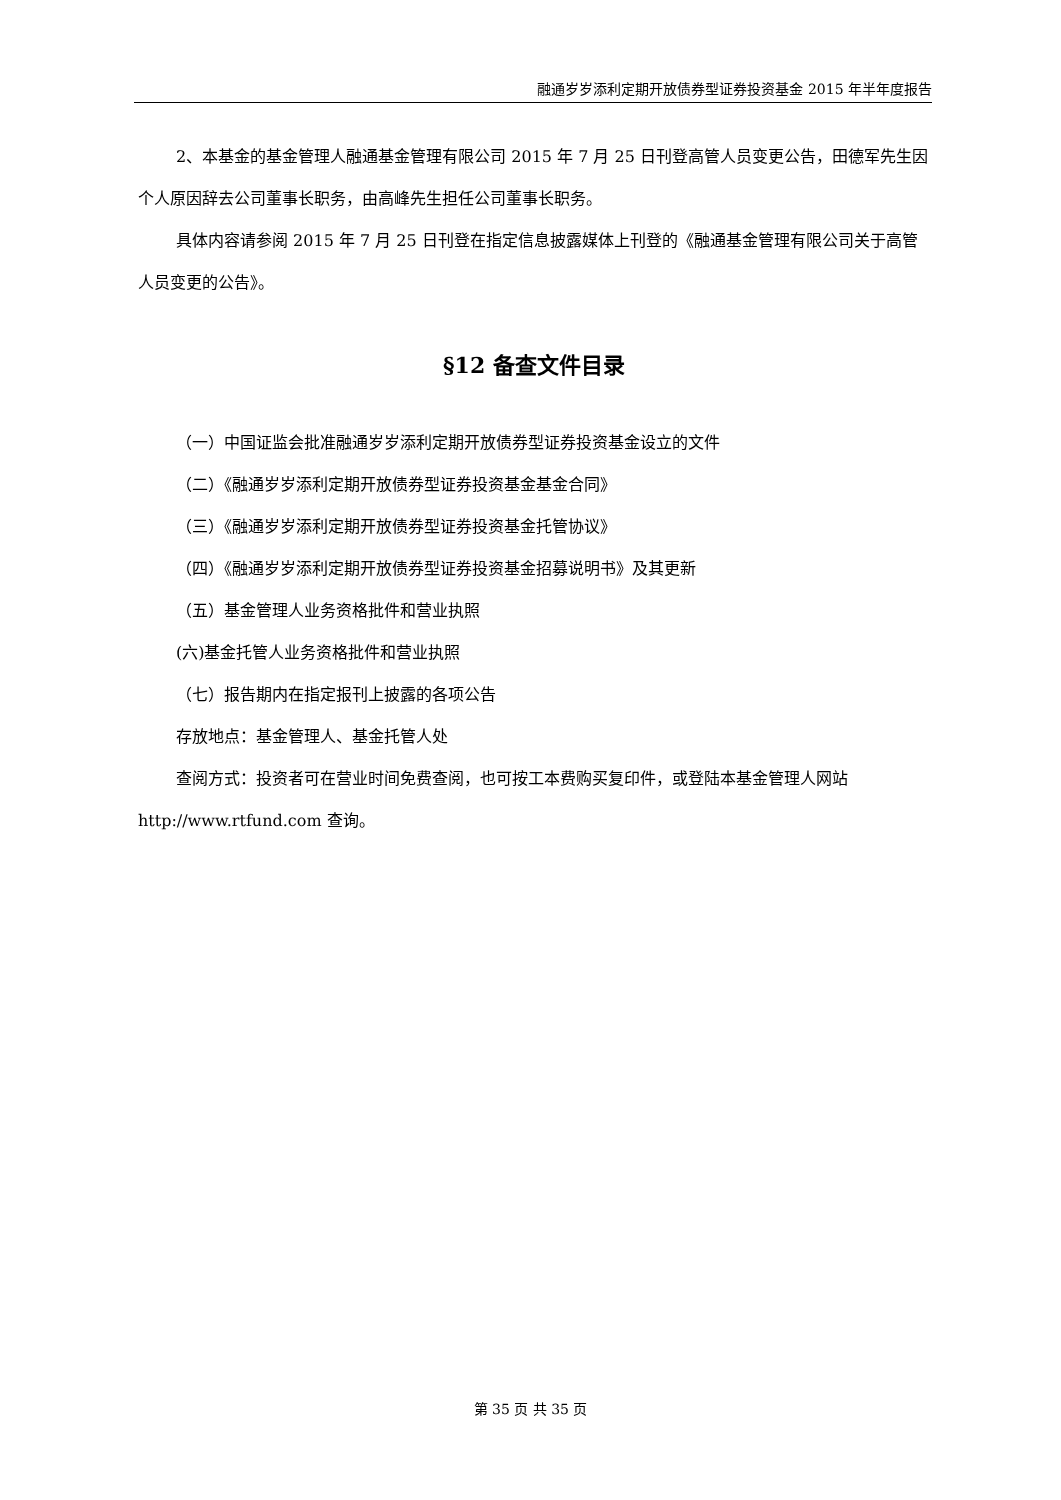融通岁岁添利定期开放债券型证券投资基金 2015 年半年度报告
2、本基金的基金管理人融通基金管理有限公司 2015 年 7 月 25 日刊登高管人员变更公告，田德军先生因个人原因辞去公司董事长职务，由高峰先生担任公司董事长职务。
具体内容请参阅 2015 年 7 月 25 日刊登在指定信息披露媒体上刊登的《融通基金管理有限公司关于高管人员变更的公告》。
§12 备查文件目录
（一）中国证监会批准融通岁岁添利定期开放债券型证券投资基金设立的文件
（二）《融通岁岁添利定期开放债券型证券投资基金基金合同》
（三）《融通岁岁添利定期开放债券型证券投资基金托管协议》
（四）《融通岁岁添利定期开放债券型证券投资基金招募说明书》及其更新
（五）基金管理人业务资格批件和营业执照
(六)基金托管人业务资格批件和营业执照
（七）报告期内在指定报刊上披露的各项公告
存放地点：基金管理人、基金托管人处
查阅方式：投资者可在营业时间免费查阅，也可按工本费购买复印件，或登陆本基金管理人网站 http://www.rtfund.com 查询。
第 35 页 共 35 页